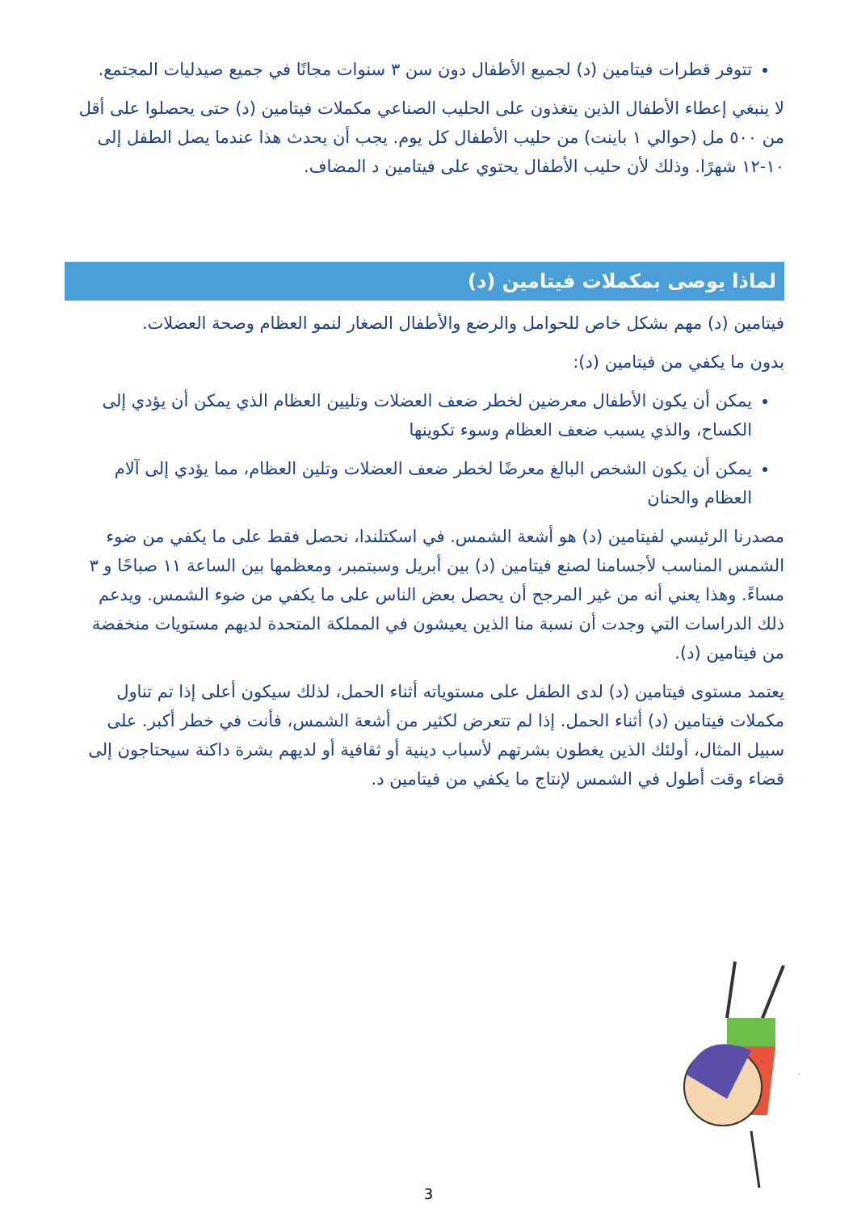تتوفر قطرات فيتامين (د) لجميع الأطفال دون سن ٣ سنوات مجانًا في جميع صيدليات المجتمع.
لا ينبغي إعطاء الأطفال الذين يتغذون على الحليب الصناعي مكملات فيتامين (د) حتى يحصلوا على أقل من ٥٠٠ مل (حوالي ١ باينت) من حليب الأطفال كل يوم. يجب أن يحدث هذا عندما يصل الطفل إلى ١٠-١٢ شهرًا. وذلك لأن حليب الأطفال يحتوي على فيتامين د المضاف.
لماذا يوصى بمكملات فيتامين (د)
فيتامين (د) مهم بشكل خاص للحوامل والرضع والأطفال الصغار لنمو العظام وصحة العضلات.
بدون ما يكفي من فيتامين (د):
يمكن أن يكون الأطفال معرضين لخطر ضعف العضلات وتليين العظام الذي يمكن أن يؤدي إلى الكساح، والذي يسبب ضعف العظام وسوء تكوينها
يمكن أن يكون الشخص البالغ معرضًا لخطر ضعف العضلات وتلين العظام، مما يؤدي إلى آلام العظام والحنان
مصدرنا الرئيسي لفيتامين (د) هو أشعة الشمس. في اسكتلندا، نحصل فقط على ما يكفي من ضوء الشمس المناسب لأجسامنا لصنع فيتامين (د) بين أبريل وسبتمبر، ومعظمها بين الساعة ١١ صباحًا و ٣ مساءً. وهذا يعني أنه من غير المرجح أن يحصل بعض الناس على ما يكفي من ضوء الشمس. ويدعم ذلك الدراسات التي وجدت أن نسبة منا الذين يعيشون في المملكة المتحدة لديهم مستويات منخفضة من فيتامين (د).
يعتمد مستوى فيتامين (د) لدى الطفل على مستوياته أثناء الحمل، لذلك سيكون أعلى إذا تم تناول مكملات فيتامين (د) أثناء الحمل. إذا لم تتعرض لكثير من أشعة الشمس، فأنت في خطر أكبر. على سبيل المثال، أولئك الذين يغطون بشرتهم لأسباب دينية أو ثقافية أو لديهم بشرة داكنة سيحتاجون إلى قضاء وقت أطول في الشمس لإنتاج ما يكفي من فيتامين د.
3